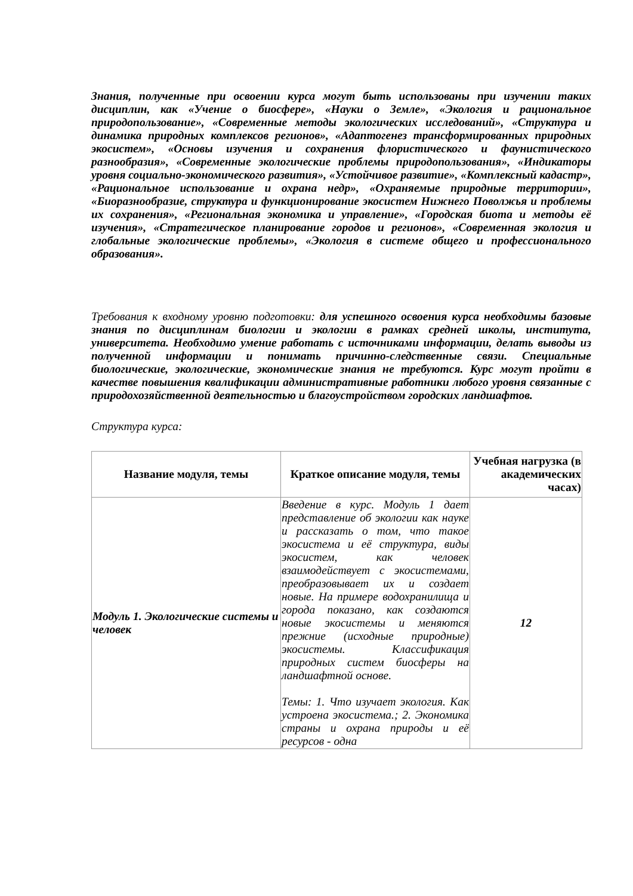Знания, полученные при освоении курса могут быть использованы при изучении таких дисциплин, как «Учение о биосфере», «Науки о Земле», «Экология и рациональное природопользование», «Современные методы экологических исследований», «Структура и динамика природных комплексов регионов», «Адаптогенез трансформированных природных экосистем», «Основы изучения и сохранения флористического и фаунистического разнообразия», «Современные экологические проблемы природопользования», «Индикаторы уровня социально-экономического развития», «Устойчивое развитие», «Комплексный кадастр», «Рациональное использование и охрана недр», «Охраняемые природные территории», «Биоразнообразие, структура и функционирование экосистем Нижнего Поволжья и проблемы их сохранения», «Региональная экономика и управление», «Городская биота и методы её изучения», «Стратегическое планирование городов и регионов», «Современная экология и глобальные экологические проблемы», «Экология в системе общего и профессионального образования».
Требования к входному уровню подготовки: для успешного освоения курса необходимы базовые знания по дисциплинам биологии и экологии в рамках средней школы, института, университета. Необходимо умение работать с источниками информации, делать выводы из полученной информации и понимать причинно-следственные связи. Специальные биологические, экологические, экономические знания не требуются. Курс могут пройти в качестве повышения квалификации административные работники любого уровня связанные с природохозяйственной деятельностью и благоустройством городских ландшафтов.
Структура курса:
| Название модуля, темы | Краткое описание модуля, темы | Учебная нагрузка (в академических часах) |
| --- | --- | --- |
| Модуль 1. Экологические системы и человек | Введение в курс. Модуль 1 дает представление об экологии как науке и рассказать о том, что такое экосистема и её структура, виды экосистем, как человек взаимодействует с экосистемами, преобразовывает их и создает новые. На примере водохранилища и города показано, как создаются новые экосистемы и меняются прежние (исходные природные) экосистемы. Классификация природных систем биосферы на ландшафтной основе. Темы: 1. Что изучает экология. Как устроена экосистема.; 2. Экономика страны и охрана природы и её ресурсов - одна | 12 |